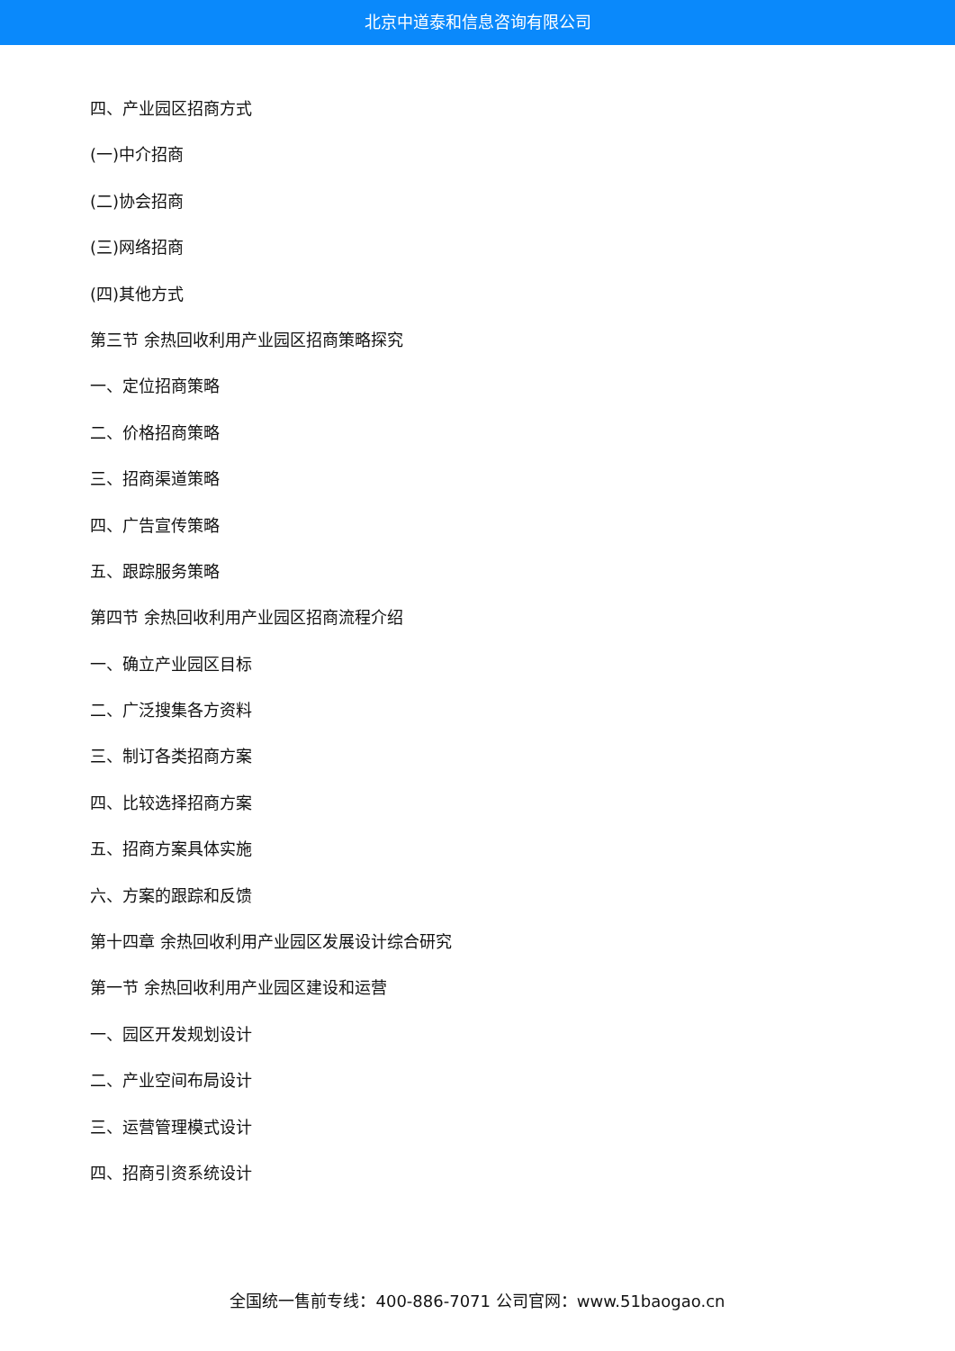北京中道泰和信息咨询有限公司
四、产业园区招商方式
(一)中介招商
(二)协会招商
(三)网络招商
(四)其他方式
第三节 余热回收利用产业园区招商策略探究
一、定位招商策略
二、价格招商策略
三、招商渠道策略
四、广告宣传策略
五、跟踪服务策略
第四节 余热回收利用产业园区招商流程介绍
一、确立产业园区目标
二、广泛搜集各方资料
三、制订各类招商方案
四、比较选择招商方案
五、招商方案具体实施
六、方案的跟踪和反馈
第十四章 余热回收利用产业园区发展设计综合研究
第一节 余热回收利用产业园区建设和运营
一、园区开发规划设计
二、产业空间布局设计
三、运营管理模式设计
四、招商引资系统设计
全国统一售前专线：400-886-7071 公司官网：www.51baogao.cn